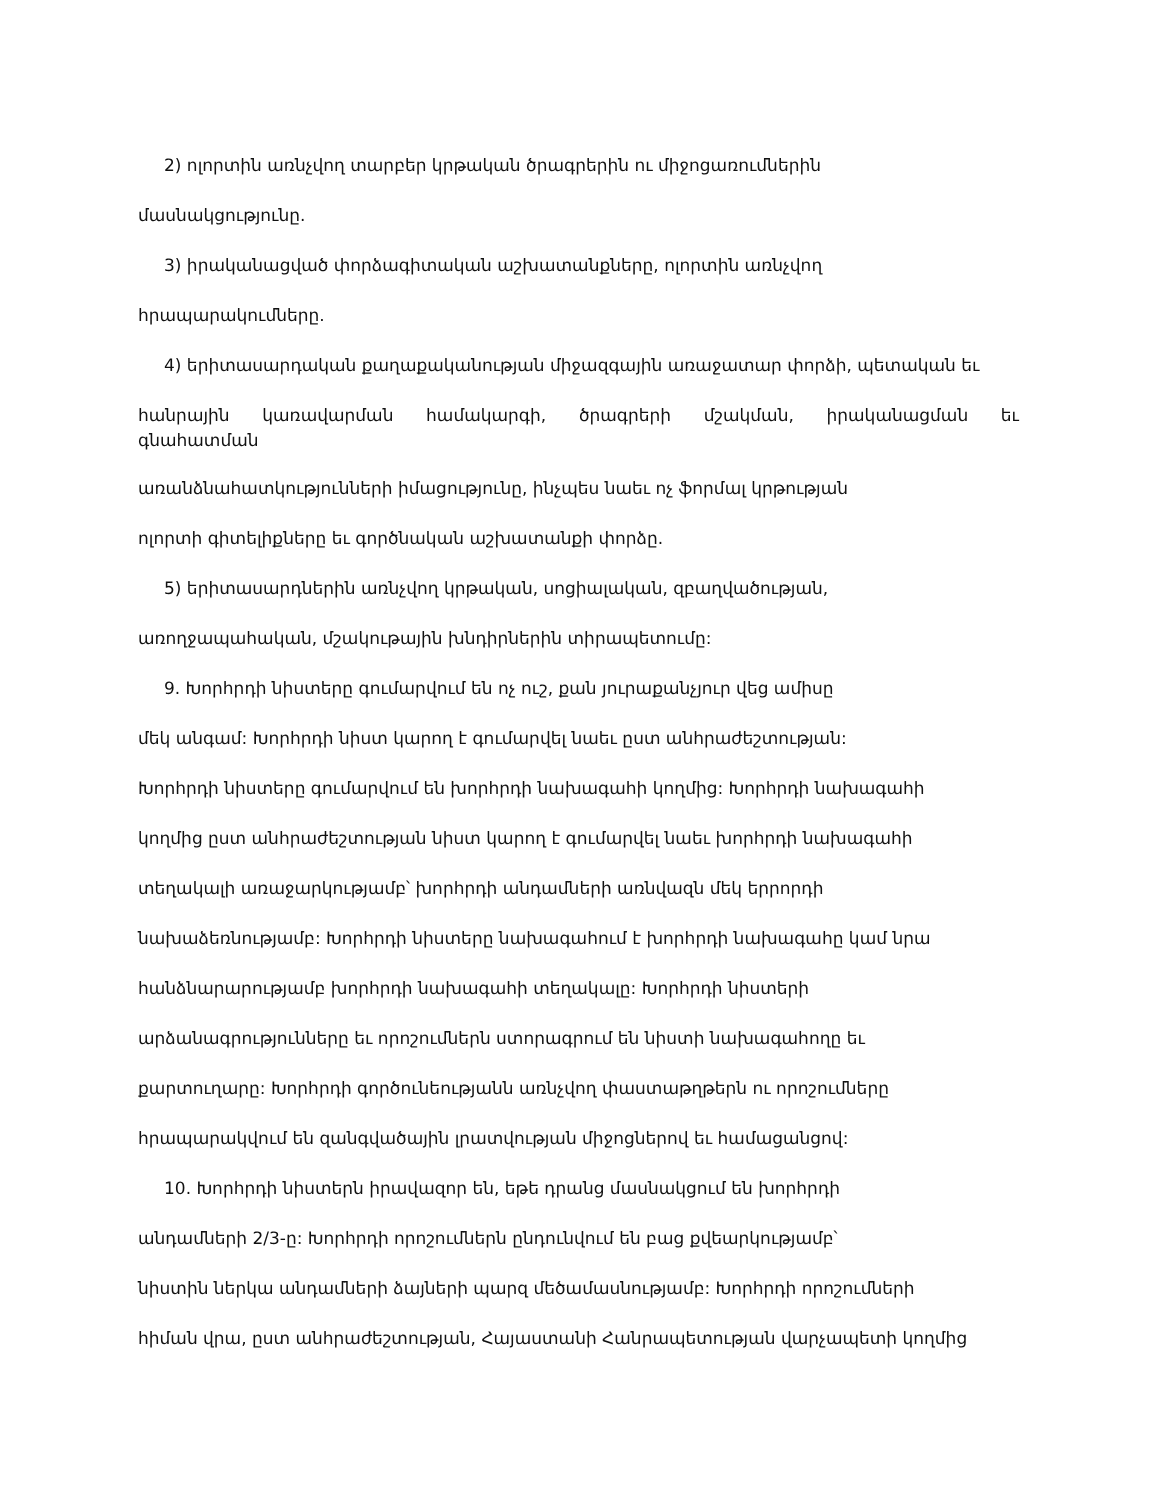2) ոլորտին առնչվող տարբեր կրթական ծրագրերին ու միջոցառումներին
մասնակցությունը.
3) իրականացված փորձագիտական աշխատանքները, ոլորտին առնչվող
հրապարակումները.
4) երիտասարդական քաղաքականության միջազգային առաջատար փորձի, պետական եւ
հանրային կառավարման համակարգի, ծրագրերի մշակման, իրականացման եւ
գնահատման
առանձնահատկությունների իմացությունը, ինչպես նաեւ ոչ ֆորմալ կրթության
ոլորտի գիտելիքները եւ գործնական աշխատանքի փորձը.
5) երիտասարդներին առնչվող կրթական, սոցիալական, զբաղվածության,
առողջապահական, մշակութային խնդիրներին տիրապետումը:
9. Խորհրդի նիստերը գումարվում են ոչ ուշ, քան յուրաքանչյուր վեց ամիսը
մեկ անգամ: Խորհրդի նիստ կարող է գումարվել նաեւ ըստ անհրաժեշտության:
Խորհրդի նիստերը գումարվում են խորհրդի նախագահի կողմից: Խորհրդի նախագահի
կողմից ըստ անհրաժեշտության նիստ կարող է գումարվել նաեւ խորհրդի նախագահի
տեղակալի առաջարկությամբ՝ խորհրդի անդամների առնվազն մեկ երրորդի
նախաձեռնությամբ: Խորհրդի նիստերը նախագահում է խորհրդի նախագահը կամ նրա
հանձնարարությամբ խորհրդի նախագահի տեղակալը: Խորհրդի նիստերի
արձանագրությունները եւ որոշումներն ստորագրում են նիստի նախագահողը եւ
քարտուղարը: Խորհրդի գործունեությանն առնչվող փաստաթղթերն ու որոշումները
հրապարակվում են զանգվածային լրատվության միջոցներով եւ համացանցով:
10. Խորհրդի նիստերն իրավազոր են, եթե դրանց մասնակցում են խորհրդի
անդամների 2/3-ը: Խորհրդի որոշումներն ընդունվում են բաց քվեարկությամբ՝
նիստին ներկա անդամների ձայների պարզ մեծամասնությամբ: Խորհրդի որոշումների
հիման վրա, ըստ անհրաժեշտության, Հայաստանի Հանրապետության վարչապետի կողմից